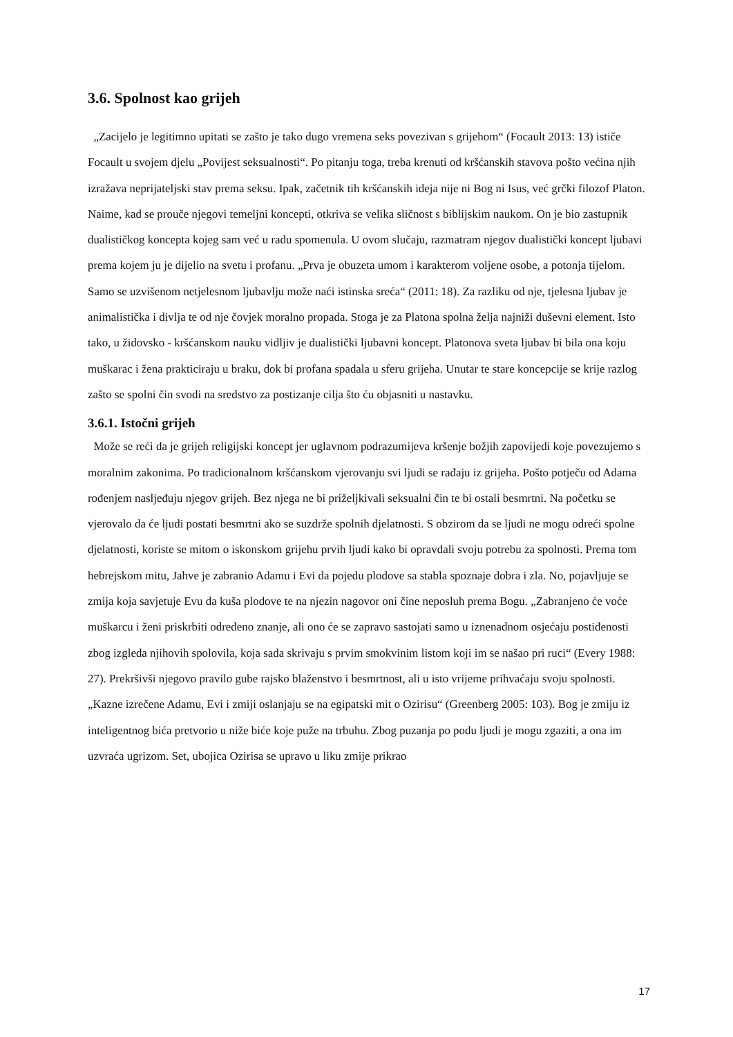3.6. Spolnost kao grijeh
„Zacijelo je legitimno upitati se zašto je tako dugo vremena seks povezivan s grijehom“ (Focault 2013: 13) ističe Focault u svojem djelu „Povijest seksualnosti“. Po pitanju toga, treba krenuti od kršćanskih stavova pošto većina njih izražava neprijateljski stav prema seksu. Ipak, začetnik tih kršćanskih ideja nije ni Bog ni Isus, već grčki filozof Platon. Naime, kad se prouče njegovi temeljni koncepti, otkriva se velika sličnost s biblijskim naukom. On je bio zastupnik dualističkog koncepta kojeg sam već u radu spomenula. U ovom slučaju, razmatram njegov dualistički koncept ljubavi prema kojem ju je dijelio na svetu i profanu. „Prva je obuzeta umom i karakterom voljene osobe, a potonja tijelom. Samo se uzvišenom netjelesnom ljubavlju može naći istinska sreća“ (2011: 18). Za razliku od nje, tjelesna ljubav je animalistička i divlja te od nje čovjek moralno propada. Stoga je za Platona spolna želja najniži duševni element. Isto tako, u židovsko - kršćanskom nauku vidljiv je dualistički ljubavni koncept. Platonova sveta ljubav bi bila ona koju muškarac i žena prakticiraju u braku, dok bi profana spadala u sferu grijeha. Unutar te stare koncepcije se krije razlog zašto se spolni čin svodi na sredstvo za postizanje cilja što ću objasniti u nastavku.
3.6.1. Istočni grijeh
Može se reći da je grijeh religijski koncept jer uglavnom podrazumijeva kršenje božjih zapovijedi koje povezujemo s moralnim zakonima. Po tradicionalnom kršćanskom vjerovanju svi ljudi se rađaju iz grijeha. Pošto potječu od Adama rođenjem nasljeđuju njegov grijeh. Bez njega ne bi priželjkivali seksualni čin te bi ostali besmrtni. Na početku se vjerovalo da će ljudi postati besmrtni ako se suzdrže spolnih djelatnosti. S obzirom da se ljudi ne mogu odreći spolne djelatnosti, koriste se mitom o iskonskom grijehu prvih ljudi kako bi opravdali svoju potrebu za spolnosti. Prema tom hebrejskom mitu, Jahve je zabranio Adamu i Evi da pojedu plodove sa stabla spoznaje dobra i zla. No, pojavljuje se zmija koja savjetuje Evu da kuša plodove te na njezin nagovor oni čine neposluh prema Bogu. „Zabranjeno će voće muškarcu i ženi priskrbiti određeno znanje, ali ono će se zapravo sastojati samo u iznenadnom osjećaju postiđenosti zbog izgleda njihovih spolovila, koja sada skrivaju s prvim smokvinim listom koji im se našao pri ruci“ (Every 1988: 27). Prekršivši njegovo pravilo gube rajsko blaženstvo i besmrtnost, ali u isto vrijeme prihvaćaju svoju spolnosti. „Kazne izrečene Adamu, Evi i zmiji oslanjaju se na egipatski mit o Ozirisu“ (Greenberg 2005: 103). Bog je zmiju iz inteligentnog bića pretvorio u niže biće koje puže na trbuhu. Zbog puzanja po podu ljudi je mogu zgaziti, a ona im uzvraća ugrizom. Set, ubojica Ozirisa se upravo u liku zmije prikrao
17